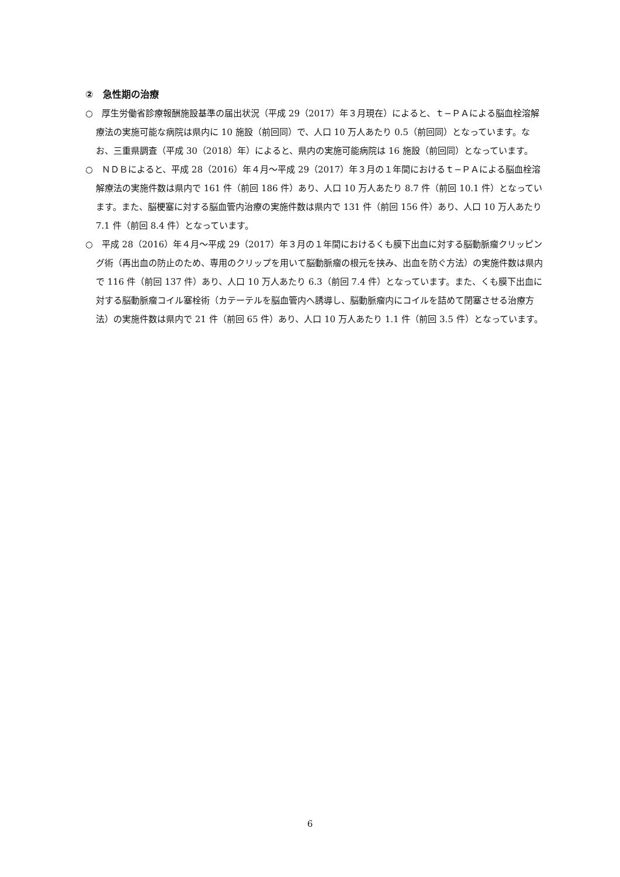②　急性期の治療
○　厚生労働省診療報酬施設基準の届出状況（平成 29（2017）年３月現在）によると、ｔ−ＰＡによる脳血栓溶解療法の実施可能な病院は県内に 10 施設（前回同）で、人口 10 万人あたり 0.5（前回同）となっています。なお、三重県調査（平成 30（2018）年）によると、県内の実施可能病院は 16 施設（前回同）となっています。
○　ＮＤＢによると、平成 28（2016）年４月〜平成 29（2017）年３月の１年間におけるｔ−ＰＡによる脳血栓溶解療法の実施件数は県内で 161 件（前回 186 件）あり、人口 10 万人あたり 8.7 件（前回 10.1 件）となっています。また、脳梗塞に対する脳血管内治療の実施件数は県内で 131 件（前回 156 件）あり、人口 10 万人あたり 7.1 件（前回 8.4 件）となっています。
○　平成 28（2016）年４月〜平成 29（2017）年３月の１年間におけるくも膜下出血に対する脳動脈瘤クリッピング術（再出血の防止のため、専用のクリップを用いて脳動脈瘤の根元を挟み、出血を防ぐ方法）の実施件数は県内で 116 件（前回 137 件）あり、人口 10 万人あたり 6.3（前回 7.4 件）となっています。また、くも膜下出血に対する脳動脈瘤コイル塞栓術（カテーテルを脳血管内へ誘導し、脳動脈瘤内にコイルを詰めて閉塞させる治療方法）の実施件数は県内で 21 件（前回 65 件）あり、人口 10 万人あたり 1.1 件（前回 3.5 件）となっています。
6